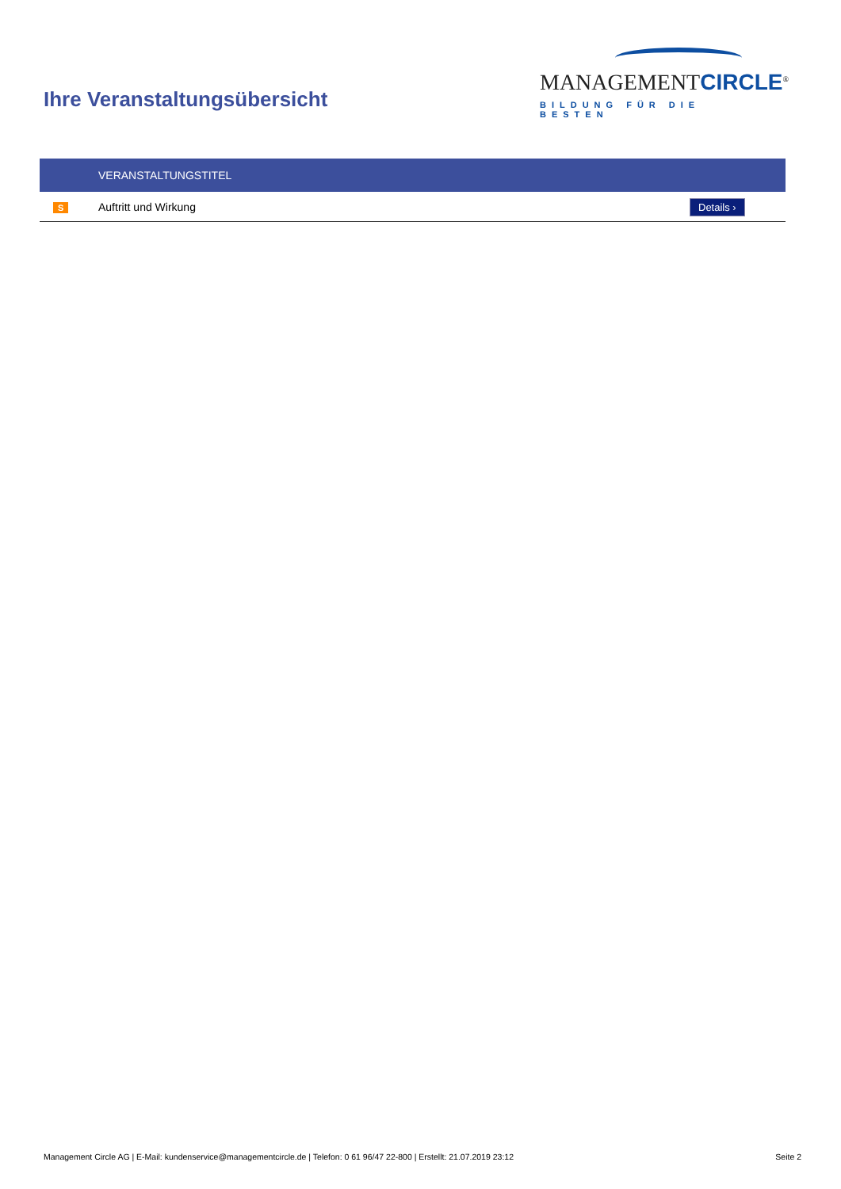Ihre Veranstaltungsübersicht
MANAGEMENTCIRCLE<sup>®</sup>
BILDUNG FÜR DIE BESTEN
| | VERANSTALTUNGSTITEL | |
| --- | --- | --- |
| S | Auftritt und Wirkung | Details › |
Management Circle AG | E-Mail: kundenservice@managementcircle.de | Telefon: 0 61 96/47 22-800 | Erstellt: 21.07.2019 23:12 Seite 2